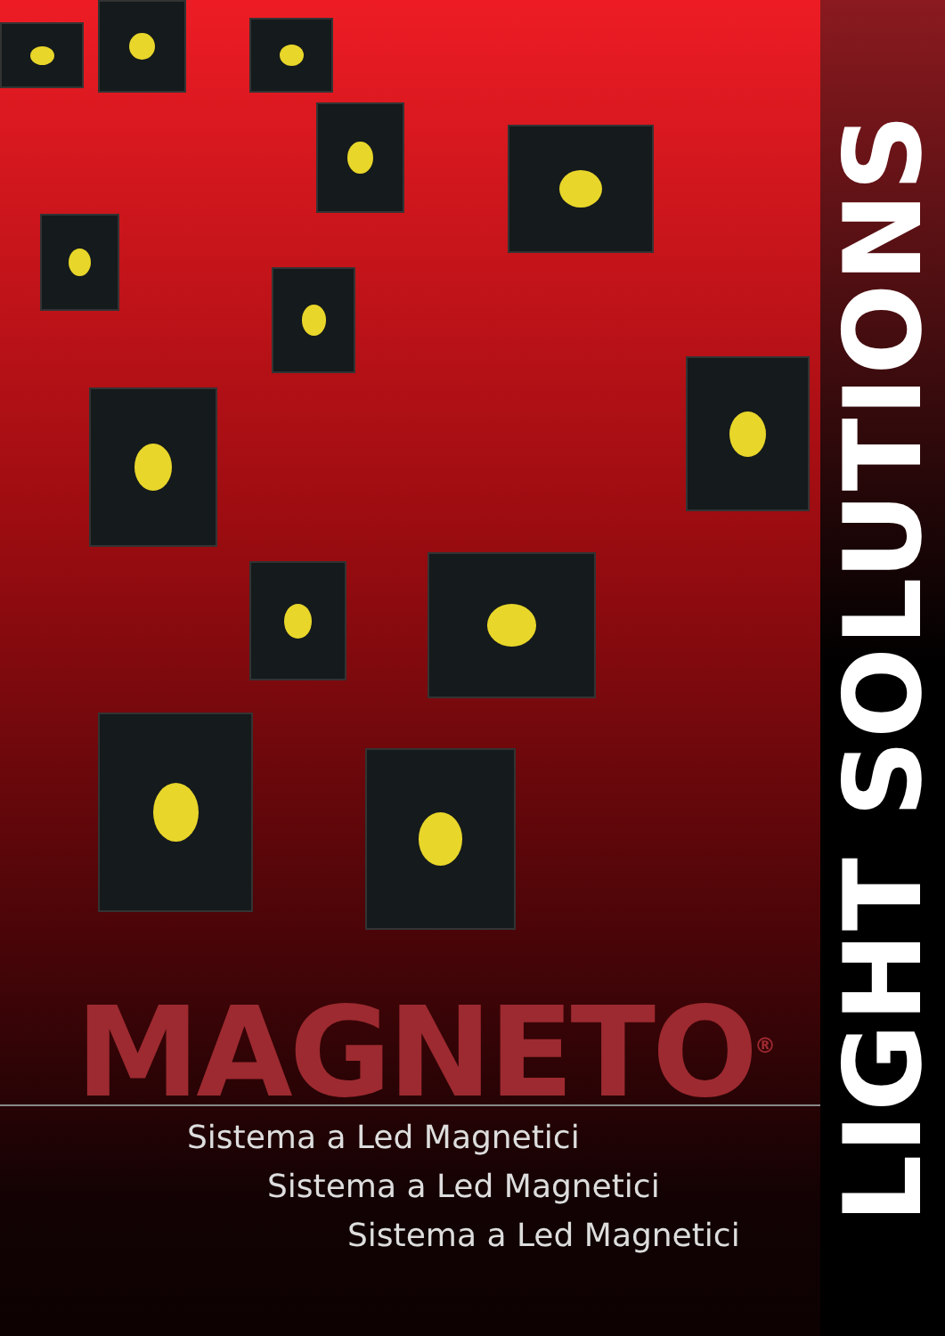MAGNETO<sup>®</sup>
Sistema a Led Magnetici
Sistema a Led Magnetici
Sistema a Led Magnetici
LIGHT SOLUTIONS